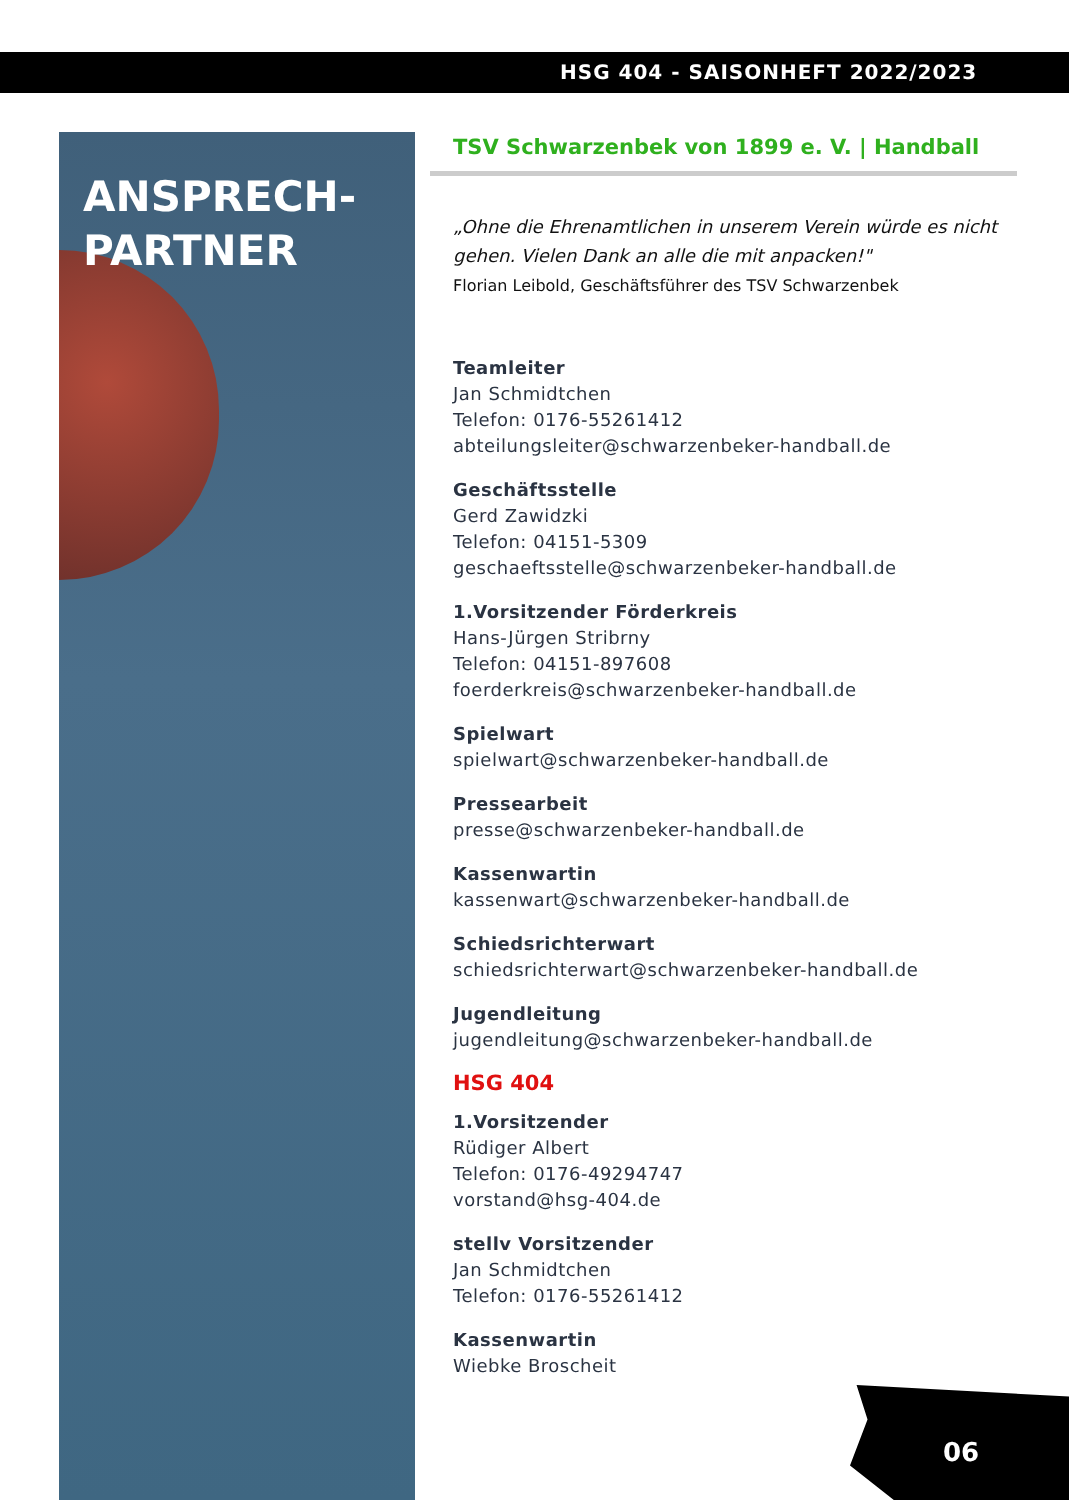HSG 404 - SAISONHEFT 2022/2023
ANSPRECH-
PARTNER
TSV Schwarzenbek von 1899 e. V. | Handball
„Ohne die Ehrenamtlichen in unserem Verein würde es nicht gehen. Vielen Dank an alle die mit anpacken!"
Florian Leibold, Geschäftsführer des TSV Schwarzenbek
Teamleiter
Jan Schmidtchen
Telefon: 0176-55261412
abteilungsleiter@schwarzenbeker-handball.de
Geschäftsstelle
Gerd Zawidzki
Telefon: 04151-5309
geschaeftsstelle@schwarzenbeker-handball.de
1.Vorsitzender Förderkreis
Hans-Jürgen Stribrny
Telefon: 04151-897608
foerderkreis@schwarzenbeker-handball.de
Spielwart
spielwart@schwarzenbeker-handball.de
Pressearbeit
presse@schwarzenbeker-handball.de
Kassenwartin
kassenwart@schwarzenbeker-handball.de
Schiedsrichterwart
schiedsrichterwart@schwarzenbeker-handball.de
Jugendleitung
jugendleitung@schwarzenbeker-handball.de
HSG 404
1.Vorsitzender
Rüdiger Albert
Telefon: 0176-49294747
vorstand@hsg-404.de
stellv Vorsitzender
Jan Schmidtchen
Telefon: 0176-55261412
Kassenwartin
Wiebke Broscheit
06